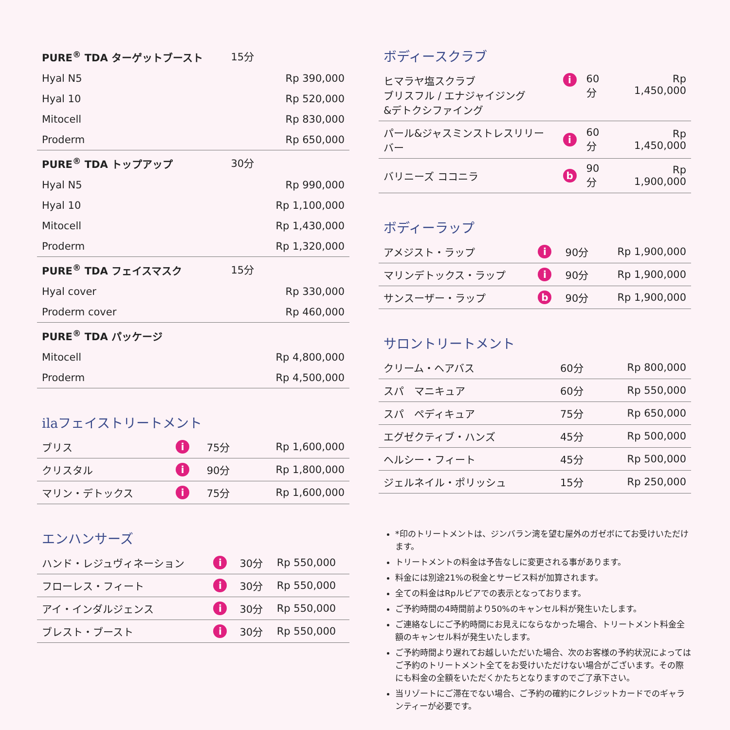| PURE<sup>®</sup> TDA ターゲットブースト | 15分 | |
| Hyal N5 | | Rp 390,000 |
| Hyal 10 | | Rp 520,000 |
| Mitocell | | Rp 830,000 |
| Proderm | | Rp 650,000 |
| PURE<sup>®</sup> TDA トップアップ | 30分 | |
| Hyal N5 | | Rp 990,000 |
| Hyal 10 | | Rp 1,100,000 |
| Mitocell | | Rp 1,430,000 |
| Proderm | | Rp 1,320,000 |
| PURE<sup>®</sup> TDA フェイスマスク | 15分 | |
| Hyal cover | | Rp 330,000 |
| Proderm cover | | Rp 460,000 |
| PURE<sup>®</sup> TDA パッケージ | | |
| Mitocell | | Rp 4,800,000 |
| Proderm | | Rp 4,500,000 |
ilaフェイストリートメント
| ブリス | i | 75分 | Rp 1,600,000 |
| クリスタル | i | 90分 | Rp 1,800,000 |
| マリン・デトックス | i | 75分 | Rp 1,600,000 |
エンハンサーズ
| ハンド・レジュヴィネーション | i | 30分 | Rp 550,000 |
| フローレス・フィート | i | 30分 | Rp 550,000 |
| アイ・インダルジェンス | i | 30分 | Rp 550,000 |
| ブレスト・ブースト | i | 30分 | Rp 550,000 |
ボディースクラブ
| ヒマラヤ塩スクラブ ブリスフル / エナジャイジング &デトクシファイング | i | 60分 | Rp 1,450,000 |
| パール&ジャスミンストレスリリーバー | i | 60分 | Rp 1,450,000 |
| バリニーズ ココニラ | b | 90分 | Rp 1,900,000 |
ボディーラップ
| アメジスト・ラップ | i | 90分 | Rp 1,900,000 |
| マリンデトックス・ラップ | i | 90分 | Rp 1,900,000 |
| サンスーザー・ラップ | b | 90分 | Rp 1,900,000 |
サロントリートメント
| クリーム・ヘアバス | 60分 | Rp 800,000 |
| スパ マニキュア | 60分 | Rp 550,000 |
| スパ ペディキュア | 75分 | Rp 650,000 |
| エグゼクティブ・ハンズ | 45分 | Rp 500,000 |
| ヘルシー・フィート | 45分 | Rp 500,000 |
| ジェルネイル・ポリッシュ | 15分 | Rp 250,000 |
*印のトリートメントは、ジンバラン湾を望む屋外のガゼボにてお受けいただけます。
トリートメントの料金は予告なしに変更される事があります。
料金には別途21%の税金とサービス料が加算されます。
全ての料金はRpルピアでの表示となっております。
ご予約時間の4時間前より50%のキャンセル料が発生いたします。
ご連絡なしにご予約時間にお見えにならなかった場合、トリートメント料金全額のキャンセル料が発生いたします。
ご予約時間より遅れてお越しいただいた場合、次のお客様の予約状況によってはご予約のトリートメント全てをお受けいただけない場合がございます。その際にも料金の全額をいただくかたちとなりますのでご了承下さい。
当リゾートにご滞在でない場合、ご予約の確約にクレジットカードでのギャランティーが必要です。